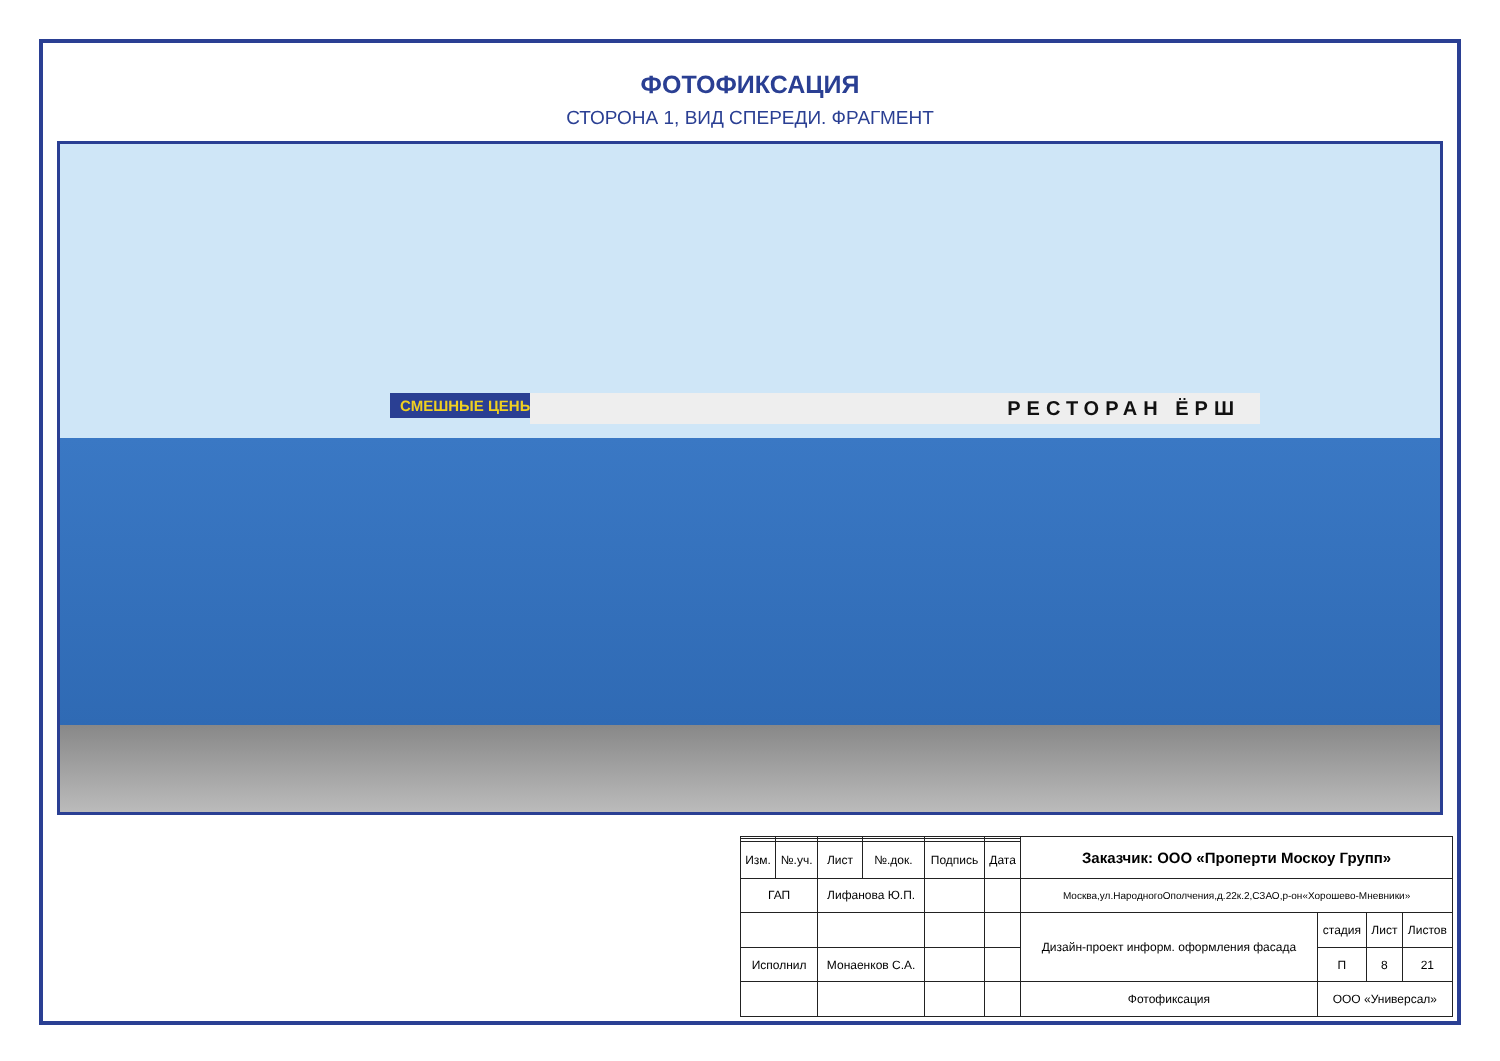ФОТОФИКСАЦИЯ
СТОРОНА 1, ВИД СПЕРЕДИ. ФРАГМЕНТ
СМЕШНЫЕ ЦЕНЫ РЕСТОРАН ЁРШ
| | | | | | | Заказчик: ООО «Проперти Москоу Групп» | | | |
| Изм. | №.уч. | Лист | №.док. | Подпись | Дата | | | | |
| ГАП | | Лифанова Ю.П. | | | | Москва,ул.НародногоОполчения,д.22к.2,СЗАО,р-он«Хорошево-Мневники» | | | |
| | | | | | | Дизайн-проект информ. оформления фасада | стадия | Лист | Листов |
| Исполнил | | Монаенков С.А. | | | | | П | 8 | 21 |
| | | | | | | Фотофиксация | ООО «Универсал» | | |